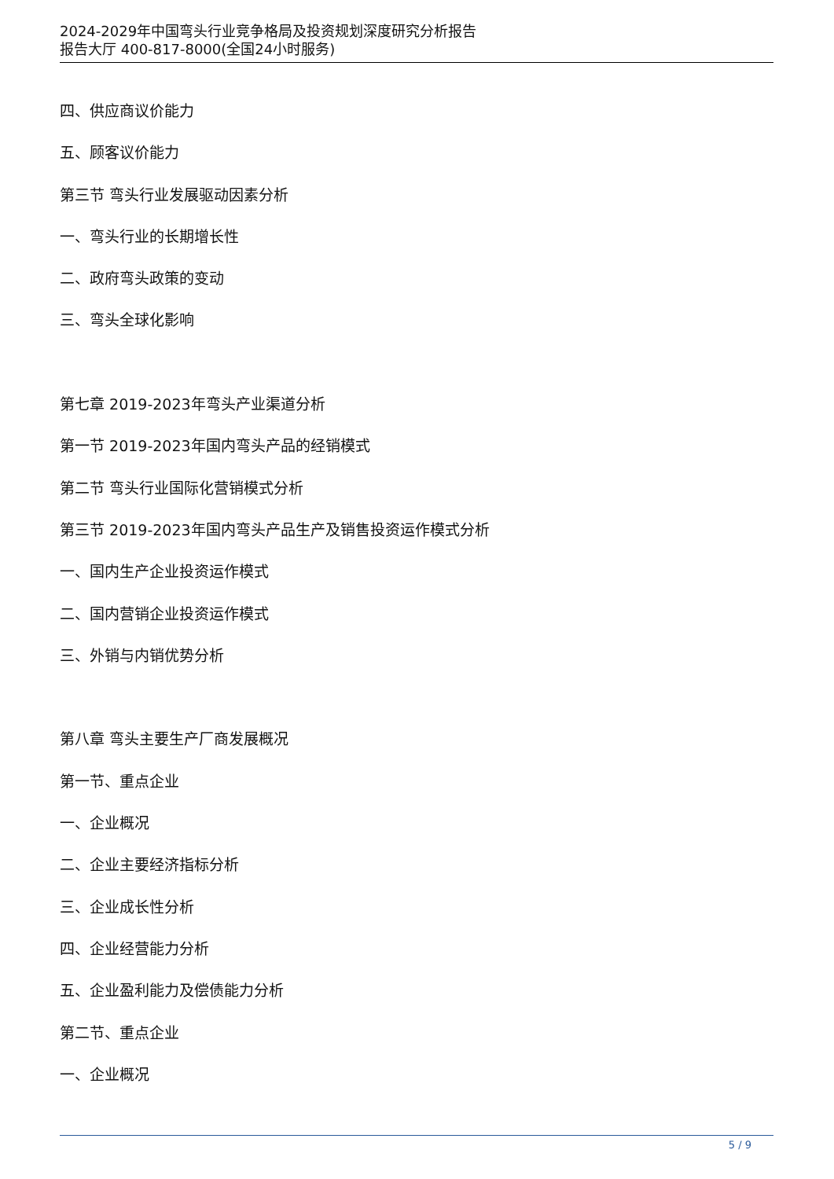2024-2029年中国弯头行业竞争格局及投资规划深度研究分析报告
报告大厅 400-817-8000(全国24小时服务)
四、供应商议价能力
五、顾客议价能力
第三节 弯头行业发展驱动因素分析
一、弯头行业的长期增长性
二、政府弯头政策的变动
三、弯头全球化影响
第七章 2019-2023年弯头产业渠道分析
第一节 2019-2023年国内弯头产品的经销模式
第二节 弯头行业国际化营销模式分析
第三节 2019-2023年国内弯头产品生产及销售投资运作模式分析
一、国内生产企业投资运作模式
二、国内营销企业投资运作模式
三、外销与内销优势分析
第八章 弯头主要生产厂商发展概况
第一节、重点企业
一、企业概况
二、企业主要经济指标分析
三、企业成长性分析
四、企业经营能力分析
五、企业盈利能力及偿债能力分析
第二节、重点企业
一、企业概况
5 / 9